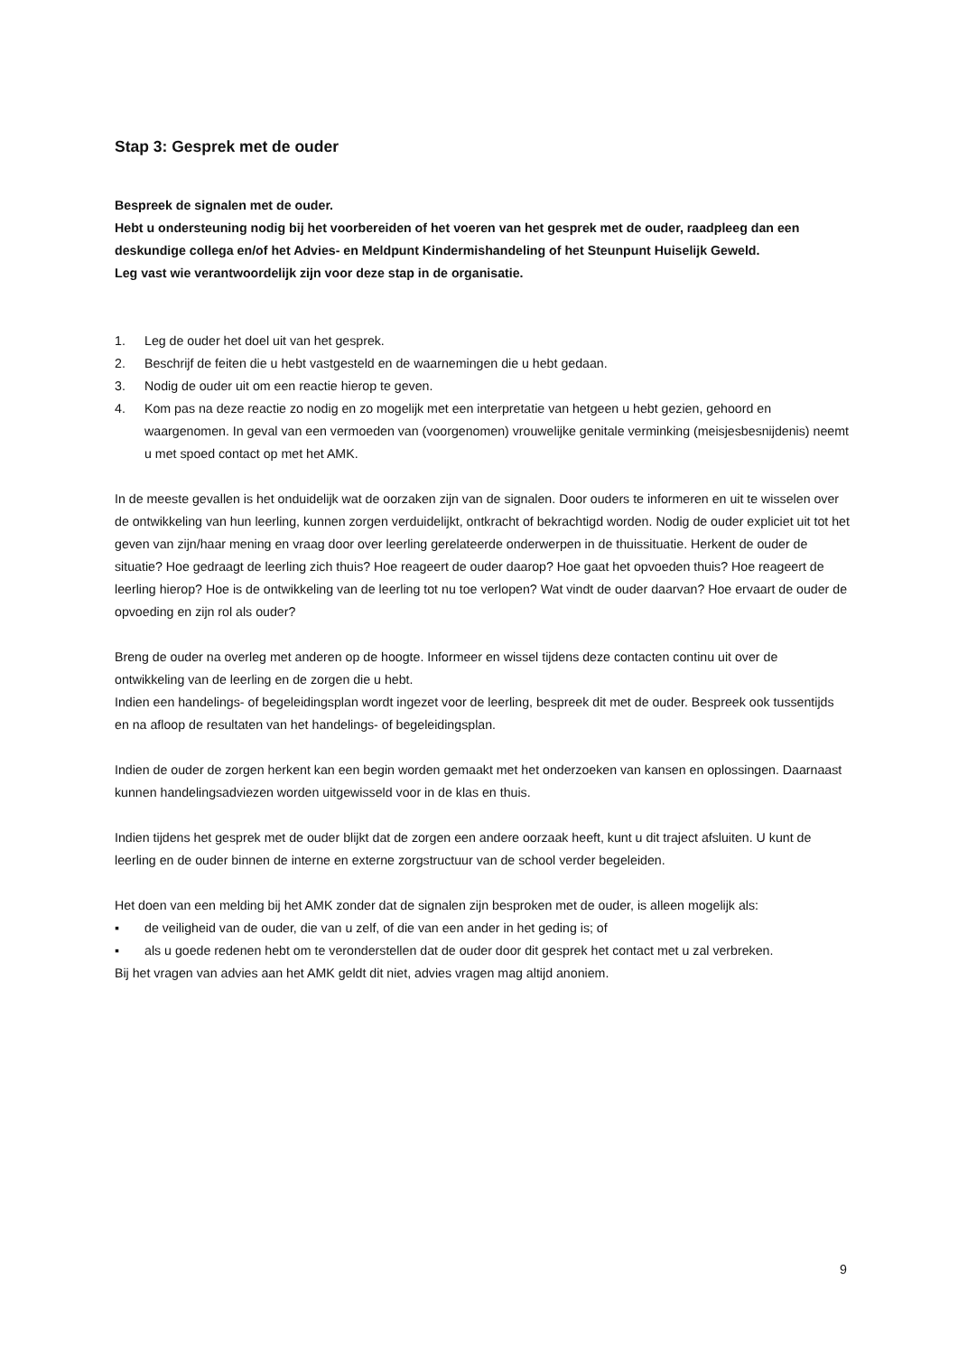Stap 3: Gesprek met de ouder
Bespreek de signalen met de ouder.
Hebt u ondersteuning nodig bij het voorbereiden of het voeren van het gesprek met de ouder, raadpleeg dan een deskundige collega en/of het Advies- en Meldpunt Kindermishandeling of het Steunpunt Huiselijk Geweld.
Leg vast wie verantwoordelijk zijn voor deze stap in de organisatie.
1. Leg de ouder het doel uit van het gesprek.
2. Beschrijf de feiten die u hebt vastgesteld en de waarnemingen die u hebt gedaan.
3. Nodig de ouder uit om een reactie hierop te geven.
4. Kom pas na deze reactie zo nodig en zo mogelijk met een interpretatie van hetgeen u hebt gezien, gehoord en waargenomen. In geval van een vermoeden van (voorgenomen) vrouwelijke genitale verminking (meisjesbesnijdenis) neemt u met spoed contact op met het AMK.
In de meeste gevallen is het onduidelijk wat de oorzaken zijn van de signalen. Door ouders te informeren en uit te wisselen over de ontwikkeling van hun leerling, kunnen zorgen verduidelijkt, ontkracht of bekrachtigd worden. Nodig de ouder expliciet uit tot het geven van zijn/haar mening en vraag door over leerling gerelateerde onderwerpen in de thuissituatie. Herkent de ouder de situatie? Hoe gedraagt de leerling zich thuis? Hoe reageert de ouder daarop? Hoe gaat het opvoeden thuis? Hoe reageert de leerling hierop? Hoe is de ontwikkeling van de leerling tot nu toe verlopen? Wat vindt de ouder daarvan? Hoe ervaart de ouder de opvoeding en zijn rol als ouder?
Breng de ouder na overleg met anderen op de hoogte. Informeer en wissel tijdens deze contacten continu uit over de ontwikkeling van de leerling en de zorgen die u hebt.
Indien een handelings- of begeleidingsplan wordt ingezet voor de leerling, bespreek dit met de ouder. Bespreek ook tussentijds en na afloop de resultaten van het handelings- of begeleidingsplan.
Indien de ouder de zorgen herkent kan een begin worden gemaakt met het onderzoeken van kansen en oplossingen. Daarnaast kunnen handelingsadviezen worden uitgewisseld voor in de klas en thuis.
Indien tijdens het gesprek met de ouder blijkt dat de zorgen een andere oorzaak heeft, kunt u dit traject afsluiten. U kunt de leerling en de ouder binnen de interne en externe zorgstructuur van de school verder begeleiden.
Het doen van een melding bij het AMK zonder dat de signalen zijn besproken met de ouder, is alleen mogelijk als:
▪ de veiligheid van de ouder, die van u zelf, of die van een ander in het geding is; of
▪ als u goede redenen hebt om te veronderstellen dat de ouder door dit gesprek het contact met u zal verbreken.
Bij het vragen van advies aan het AMK geldt dit niet, advies vragen mag altijd anoniem.
9